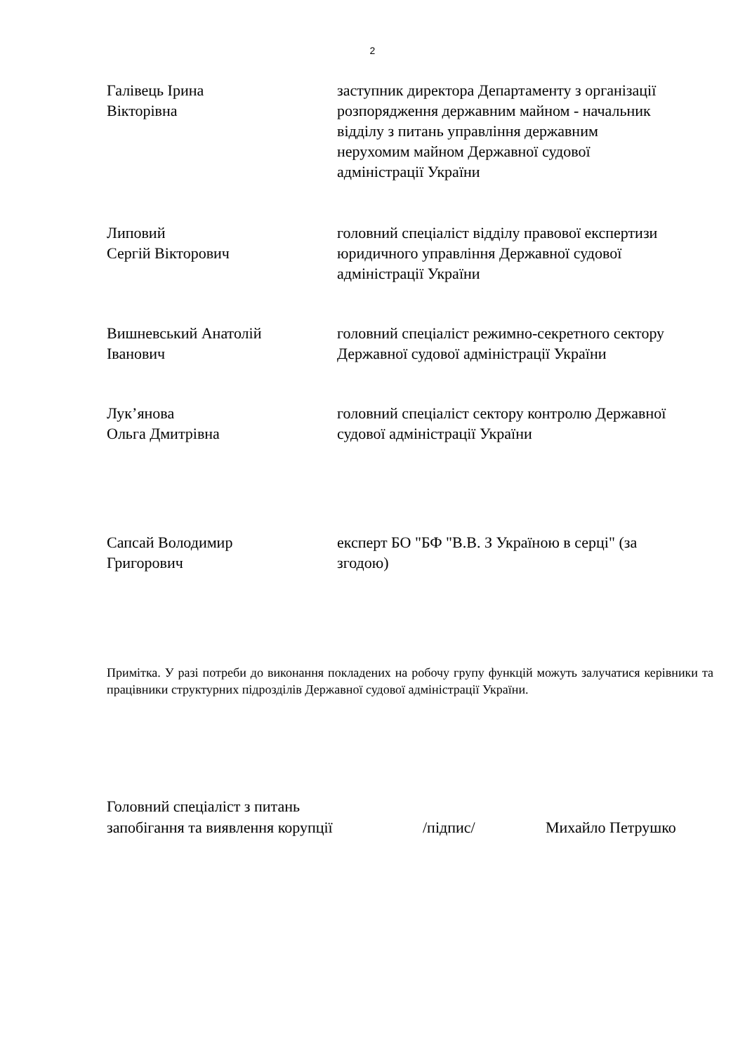2
Галівець Ірина
Вікторівна
заступник директора Департаменту з організації розпорядження державним майном - начальник відділу з питань управління державним нерухомим майном Державної судової адміністрації України
Липовий
Сергій Вікторович
головний спеціаліст відділу правової експертизи юридичного управління Державної судової адміністрації України
Вишневський Анатолій
Іванович
головний спеціаліст режимно-секретного сектору Державної судової адміністрації України
Лук’янова
Ольга Дмитрівна
головний спеціаліст сектору контролю Державної судової адміністрації України
Сапсай Володимир
Григорович
експерт БО "БФ "В.В. З Україною в серці" (за згодою)
Примітка. У разі потреби до виконання покладених на робочу групу функцій можуть залучатися керівники та працівники структурних підрозділів Державної судової адміністрації України.
Головний спеціаліст з питань
запобігання та виявлення корупції /підпис/ Михайло Петрушко